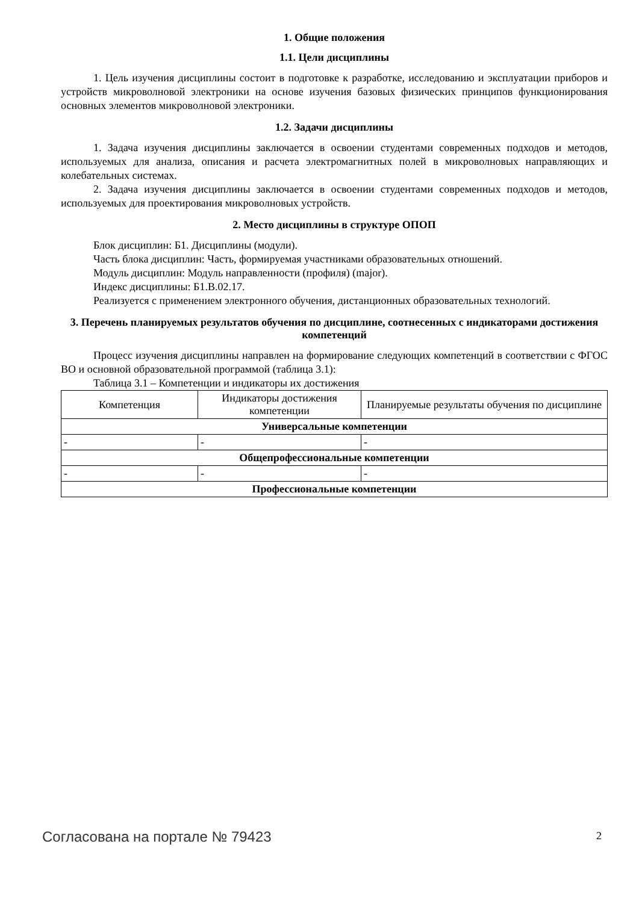1. Общие положения
1.1. Цели дисциплины
1. Цель изучения дисциплины состоит в подготовке к разработке, исследованию и эксплуатации приборов и устройств микроволновой электроники на основе изучения базовых физических принципов функционирования основных элементов микроволновой электроники.
1.2. Задачи дисциплины
1. Задача изучения дисциплины заключается в освоении студентами современных подходов и методов, используемых для анализа, описания и расчета электромагнитных полей в микроволновых направляющих и колебательных системах.
2. Задача изучения дисциплины заключается в освоении студентами современных подходов и методов, используемых для проектирования микроволновых устройств.
2. Место дисциплины в структуре ОПОП
Блок дисциплин: Б1. Дисциплины (модули).
Часть блока дисциплин: Часть, формируемая участниками образовательных отношений.
Модуль дисциплин: Модуль направленности (профиля) (major).
Индекс дисциплины: Б1.В.02.17.
Реализуется с применением электронного обучения, дистанционных образовательных технологий.
3. Перечень планируемых результатов обучения по дисциплине, соотнесенных с индикаторами достижения компетенций
Процесс изучения дисциплины направлен на формирование следующих компетенций в соответствии с ФГОС ВО и основной образовательной программой (таблица 3.1):
Таблица 3.1 – Компетенции и индикаторы их достижения
| Компетенция | Индикаторы достижения компетенции | Планируемые результаты обучения по дисциплине |
| --- | --- | --- |
| Универсальные компетенции | | |
| - | - | - |
| Общепрофессиональные компетенции | | |
| - | - | - |
| Профессиональные компетенции | | |
Согласована на портале № 79423 2